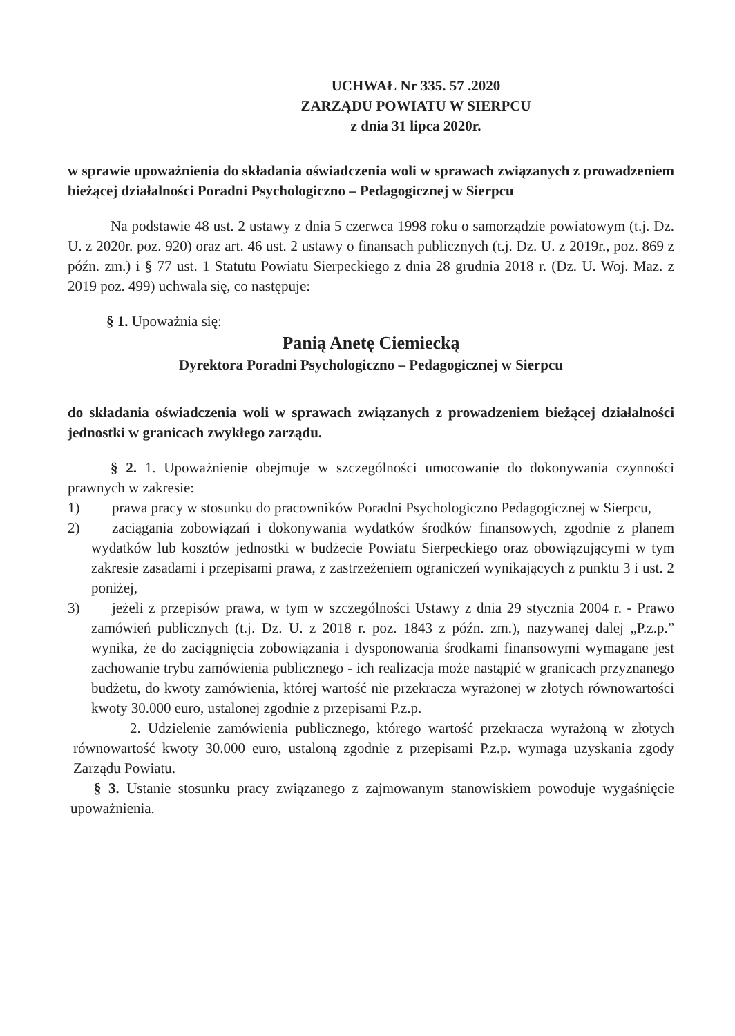UCHWAŁ Nr 335. 57 .2020
ZARZĄDU POWIATU W SIERPCU
z dnia 31 lipca 2020r.
w sprawie upoważnienia do składania oświadczenia woli w sprawach związanych z prowadzeniem bieżącej działalności Poradni Psychologiczno – Pedagogicznej w Sierpcu
Na podstawie 48 ust. 2 ustawy z dnia 5 czerwca 1998 roku o samorządzie powiatowym (t.j. Dz. U. z 2020r. poz. 920) oraz art. 46 ust. 2 ustawy o finansach publicznych (t.j. Dz. U. z 2019r., poz. 869 z późn. zm.) i § 77 ust. 1 Statutu Powiatu Sierpeckiego z dnia 28 grudnia 2018 r. (Dz. U. Woj. Maz. z 2019 poz. 499) uchwala się, co następuje:
§ 1. Upoważnia się:
Panią Anetę Ciemiecką
Dyrektora Poradni Psychologiczno – Pedagogicznej w Sierpcu
do składania oświadczenia woli w sprawach związanych z prowadzeniem bieżącej działalności jednostki w granicach zwykłego zarządu.
§ 2. 1. Upoważnienie obejmuje w szczególności umocowanie do dokonywania czynności prawnych w zakresie:
1) prawa pracy w stosunku do pracowników Poradni Psychologiczno Pedagogicznej w Sierpcu,
2) zaciągania zobowiązań i dokonywania wydatków środków finansowych, zgodnie z planem wydatków lub kosztów jednostki w budżecie Powiatu Sierpeckiego oraz obowiązującymi w tym zakresie zasadami i przepisami prawa, z zastrzeżeniem ograniczeń wynikających z punktu 3 i ust. 2 poniżej,
3) jeżeli z przepisów prawa, w tym w szczególności Ustawy z dnia 29 stycznia 2004 r. - Prawo zamówień publicznych (t.j. Dz. U. z 2018 r. poz. 1843 z późn. zm.), nazywanej dalej „P.z.p.” wynika, że do zaciągnięcia zobowiązania i dysponowania środkami finansowymi wymagane jest zachowanie trybu zamówienia publicznego - ich realizacja może nastąpić w granicach przyznanego budżetu, do kwoty zamówienia, której wartość nie przekracza wyrażonej w złotych równowartości kwoty 30.000 euro, ustalonej zgodnie z przepisami P.z.p.
2. Udzielenie zamówienia publicznego, którego wartość przekracza wyrażoną w złotych równowartość kwoty 30.000 euro, ustaloną zgodnie z przepisami P.z.p. wymaga uzyskania zgody Zarządu Powiatu.
§ 3. Ustanie stosunku pracy związanego z zajmowanym stanowiskiem powoduje wygaśnięcie upoważnienia.